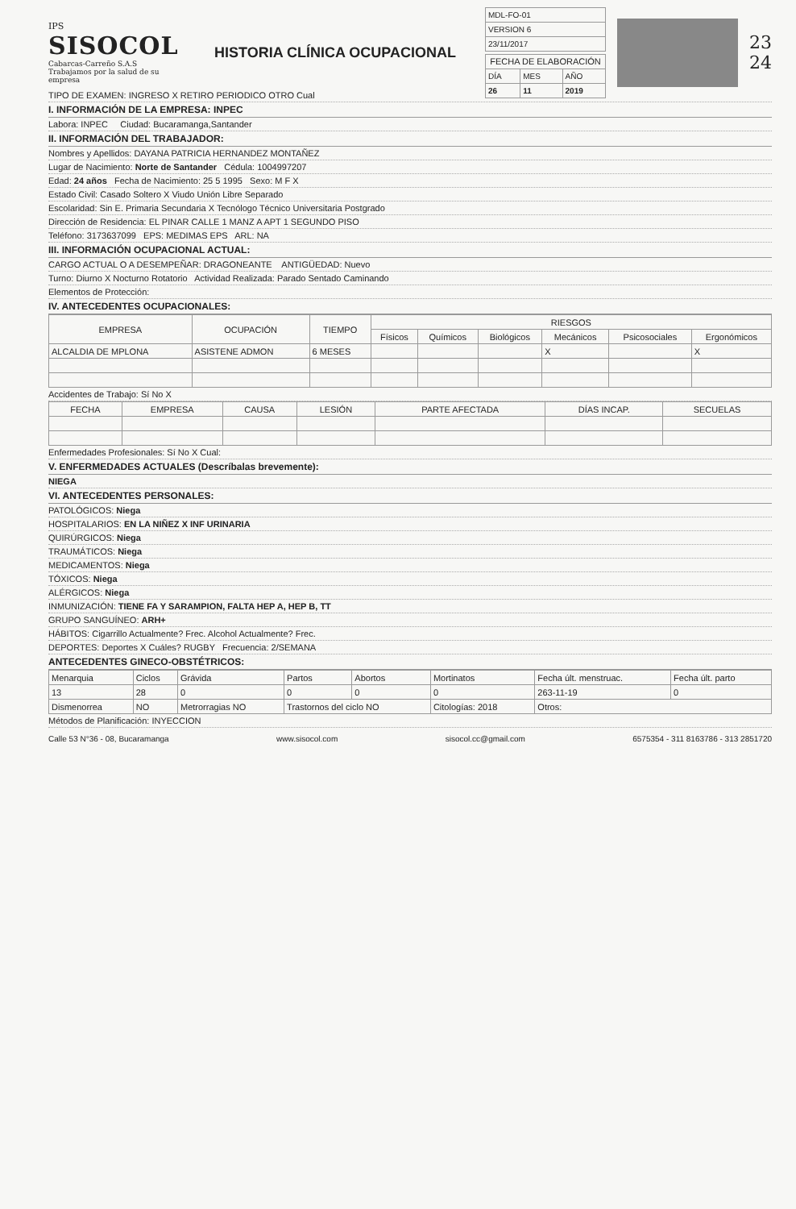IPS
SISOCOL
Cabarcas-Carreño S.A.S
Trabajamos por la salud de su empresa
HISTORIA CLÍNICA OCUPACIONAL
| MDL-FO-01 |
| VERSION 6 |
| 23/11/2017 |
| FECHA DE ELABORACIÓN | | |
| --- | --- | --- |
| DÍA | MES | AÑO |
| 26 | 11 | 2019 |
23
24
TIPO DE EXAMEN: INGRESO X RETIRO PERIODICO OTRO Cual
I. INFORMACIÓN DE LA EMPRESA: INPEC
Labora: INPEC Ciudad: Bucaramanga,Santander
II. INFORMACIÓN DEL TRABAJADOR:
Nombres y Apellidos: DAYANA PATRICIA HERNANDEZ MONTAÑEZ
Lugar de Nacimiento: Norte de Santander Cédula: 1004997207
Edad: 24 años Fecha de Nacimiento: 25 5 1995 Sexo: M F X
Estado Civil: Casado Soltero X Viudo Unión Libre Separado
Escolaridad: Sin E. Primaria Secundaria X Tecnólogo Técnico Universitaria Postgrado
Dirección de Residencia: EL PINAR CALLE 1 MANZ A APT 1 SEGUNDO PISO
Teléfono: 3173637099 EPS: MEDIMAS EPS ARL: NA
III. INFORMACIÓN OCUPACIONAL ACTUAL:
CARGO ACTUAL O A DESEMPEÑAR: DRAGONEANTE ANTIGÜEDAD: Nuevo
Turno: Diurno X Nocturno Rotatorio Actividad Realizada: Parado Sentado Caminando
Elementos de Protección:
IV. ANTECEDENTES OCUPACIONALES:
| EMPRESA | OCUPACIÓN | TIEMPO | RIESGOS | | | | | |
| --- | --- | --- | --- | --- | --- | --- | --- | --- |
| | | | Físicos | Químicos | Biológicos | Mecánicos | Psicosociales | Ergonómicos |
| ALCALDIA DE MPLONA | ASISTENE ADMON | 6 MESES | | | | X | | X |
Accidentes de Trabajo: Sí No X
| FECHA | EMPRESA | CAUSA | LESIÓN | PARTE AFECTADA | DÍAS INCAP. | SECUELAS |
| --- | --- | --- | --- | --- | --- | --- |
Enfermedades Profesionales: Sí No X Cual:
V. ENFERMEDADES ACTUALES (Descríbalas brevemente):
NIEGA
VI. ANTECEDENTES PERSONALES:
PATOLÓGICOS: Niega
HOSPITALARIOS: EN LA NIÑEZ X INF URINARIA
QUIRÚRGICOS: Niega
TRAUMÁTICOS: Niega
MEDICAMENTOS: Niega
TÓXICOS: Niega
ALÉRGICOS: Niega
INMUNIZACIÓN: TIENE FA Y SARAMPION, FALTA HEP A, HEP B, TT
GRUPO SANGUÍNEO: ARH+
HÁBITOS: Cigarrillo Actualmente? Frec. Alcohol Actualmente? Frec.
DEPORTES: Deportes X Cuáles? RUGBY Frecuencia: 2/SEMANA
ANTECEDENTES GINECO-OBSTÉTRICOS:
| Menarquia | Ciclos | Grávida | Partos | Abortos | Mortinatos | Fecha últ. menstruac. | Fecha últ. parto |
| 13 | 28 | 0 | 0 | 0 | 0 | 263-11-19 | 0 |
| Dismenorrea | NO | Metrorragias NO | Trastornos del ciclo NO | | Citologías: 2018 | Otros: | |
Métodos de Planificación: INYECCION
Calle 53 N°36 - 08, Bucaramanga www.sisocol.com sisocol.cc@gmail.com 6575354 - 311 8163786 - 313 2851720